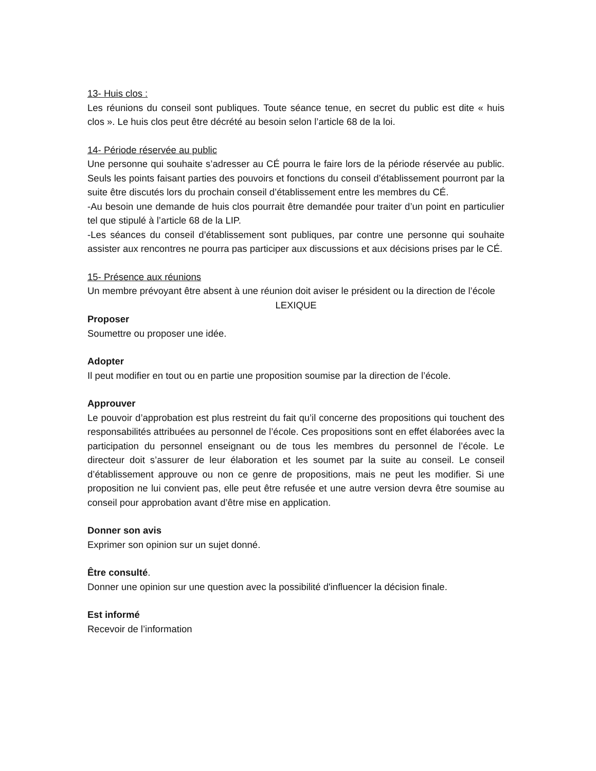13- Huis clos :
Les réunions du conseil sont publiques. Toute séance tenue, en secret du public est dite « huis clos ». Le huis clos peut être décrété au besoin selon l’article 68 de la loi.
14- Période réservée au public
Une personne qui souhaite s’adresser au CÉ pourra le faire lors de la période réservée au public. Seuls les points faisant parties des pouvoirs et fonctions du conseil d’établissement pourront par la suite être discutés lors du prochain conseil d’établissement entre les membres du CÉ.
-Au besoin une demande de huis clos pourrait être demandée pour traiter d’un point en particulier tel que stipulé à l’article 68 de la LIP.
-Les séances du conseil d’établissement sont publiques, par contre une personne qui souhaite assister aux rencontres ne pourra pas participer aux discussions et aux décisions prises par le CÉ.
15- Présence aux réunions
Un membre prévoyant être absent à une réunion doit aviser le président ou la direction de l’école
LEXIQUE
Proposer
Soumettre ou proposer une idée.
Adopter
Il peut modifier en tout ou en partie une proposition soumise par la direction de l’école.
Approuver
Le pouvoir d’approbation est plus restreint du fait qu’il concerne des propositions qui touchent des responsabilités attribuées au personnel de l’école. Ces propositions sont en effet élaborées avec la participation du personnel enseignant ou de tous les membres du personnel de l’école. Le directeur doit s’assurer de leur élaboration et les soumet par la suite au conseil. Le conseil d’établissement approuve ou non ce genre de propositions, mais ne peut les modifier. Si une proposition ne lui convient pas, elle peut être refusée et une autre version devra être soumise au conseil pour approbation avant d’être mise en application.
Donner son avis
Exprimer son opinion sur un sujet donné.
Être consulté.
Donner une opinion sur une question avec la possibilité d'influencer la décision finale.
Est informé
Recevoir de l’information